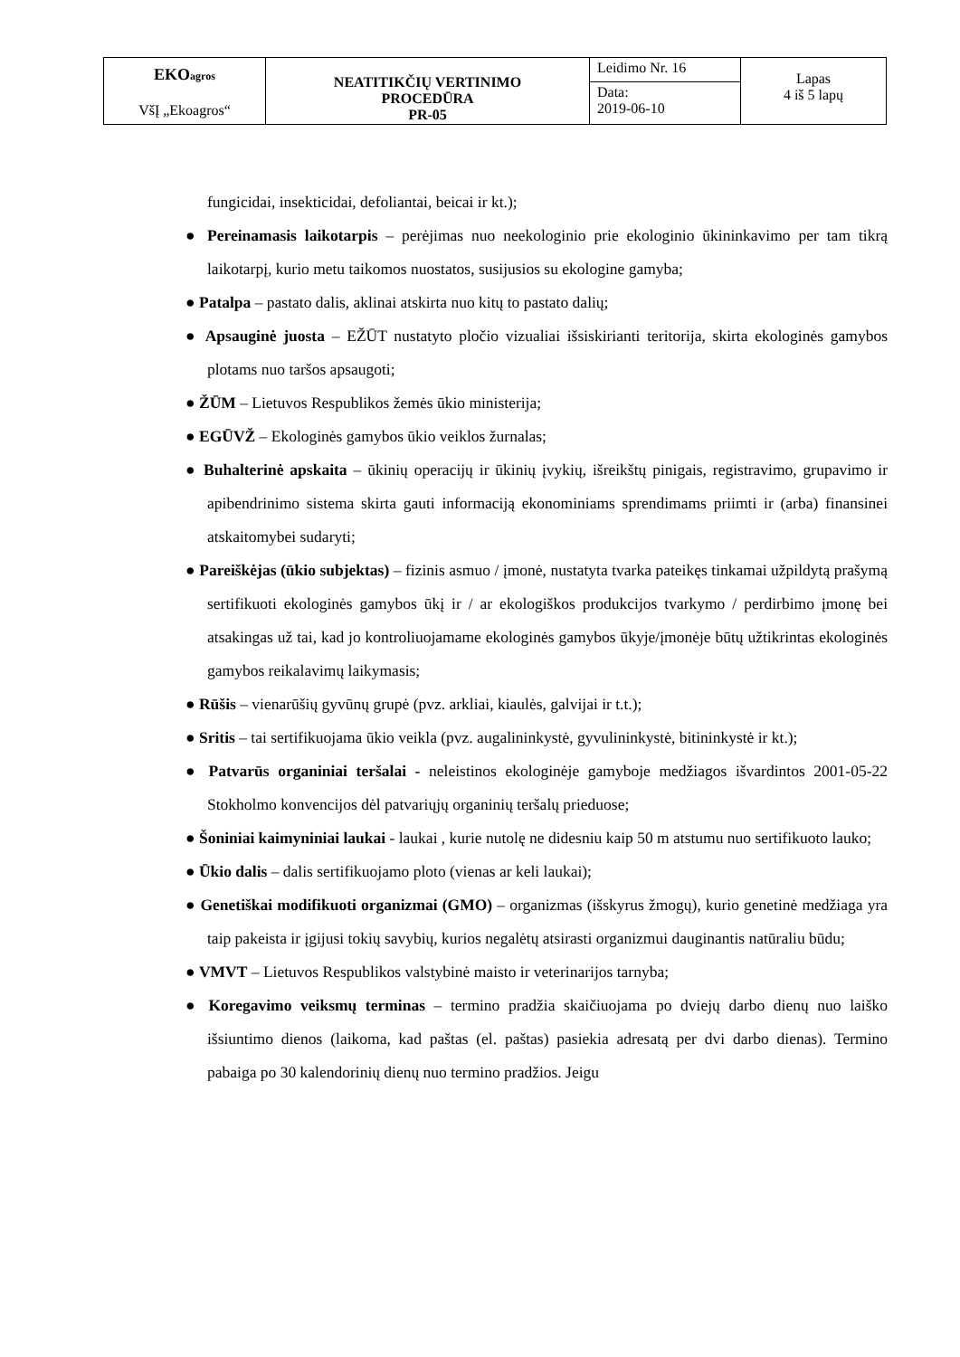| EKO agros VšĮ „Ekoagros“ | NEATITIKČIŲ VERTINIMO PROCEDŪRA PR-05 | Leidimo Nr. 16 | Lapas 4 iš 5 lapų |
| | | Data: 2019-06-10 | |
fungicidai, insekticidai, defoliantai, beicai ir kt.);
● Pereinamasis laikotarpis – perėjimas nuo neekologinio prie ekologinio ūkininkavimo per tam tikrą laikotarpį, kurio metu taikomos nuostatos, susijusios su ekologine gamyba;
● Patalpa – pastato dalis, aklinai atskirta nuo kitų to pastato dalių;
● Apsauginė juosta – EŽŪT nustatyto pločio vizualiai išsiskirianti teritorija, skirta ekologinės gamybos plotams nuo taršos apsaugoti;
● ŽŪM – Lietuvos Respublikos žemės ūkio ministerija;
● EGŪVŽ – Ekologinės gamybos ūkio veiklos žurnalas;
● Buhalterinė apskaita – ūkinių operacijų ir ūkinių įvykių, išreikštų pinigais, registravimo, grupavimo ir apibendrinimo sistema skirta gauti informaciją ekonominiams sprendimams priimti ir (arba) finansinei atskaitomybei sudaryti;
● Pareiškėjas (ūkio subjektas) – fizinis asmuo / įmonė, nustatyta tvarka pateikęs tinkamai užpildytą prašymą sertifikuoti ekologinės gamybos ūkį ir / ar ekologiškos produkcijos tvarkymo / perdirbimo įmonę bei atsakingas už tai, kad jo kontroliuojamame ekologinės gamybos ūkyje/įmonėje būtų užtikrintas ekologinės gamybos reikalavimų laikymasis;
● Rūšis – vienarūšių gyvūnų grupė (pvz. arkliai, kiaulės, galvijai ir t.t.);
● Sritis – tai sertifikuojama ūkio veikla (pvz. augalininkystė, gyvulininkystė, bitininkystė ir kt.);
● Patvarūs organiniai teršalai - neleistinos ekologinėje gamyboje medžiagos išvardintos 2001-05-22 Stokholmo konvencijos dėl patvariųjų organinių teršalų prieduose;
● Šoniniai kaimyniniai laukai - laukai , kurie nutolę ne didesniu kaip 50 m atstumu nuo sertifikuoto lauko;
● Ūkio dalis – dalis sertifikuojamo ploto (vienas ar keli laukai);
● Genetiškai modifikuoti organizmai (GMO) – organizmas (išskyrus žmogų), kurio genetinė medžiaga yra taip pakeista ir įgijusi tokių savybių, kurios negalėtų atsirasti organizmui dauginantis natūraliu būdu;
● VMVT – Lietuvos Respublikos valstybinė maisto ir veterinarijos tarnyba;
● Koregavimo veiksmų terminas – termino pradžia skaičiuojama po dviejų darbo dienų nuo laiško išsiuntimo dienos (laikoma, kad paštas (el. paštas) pasiekia adresatą per dvi darbo dienas). Termino pabaiga po 30 kalendorinių dienų nuo termino pradžios. Jeigu